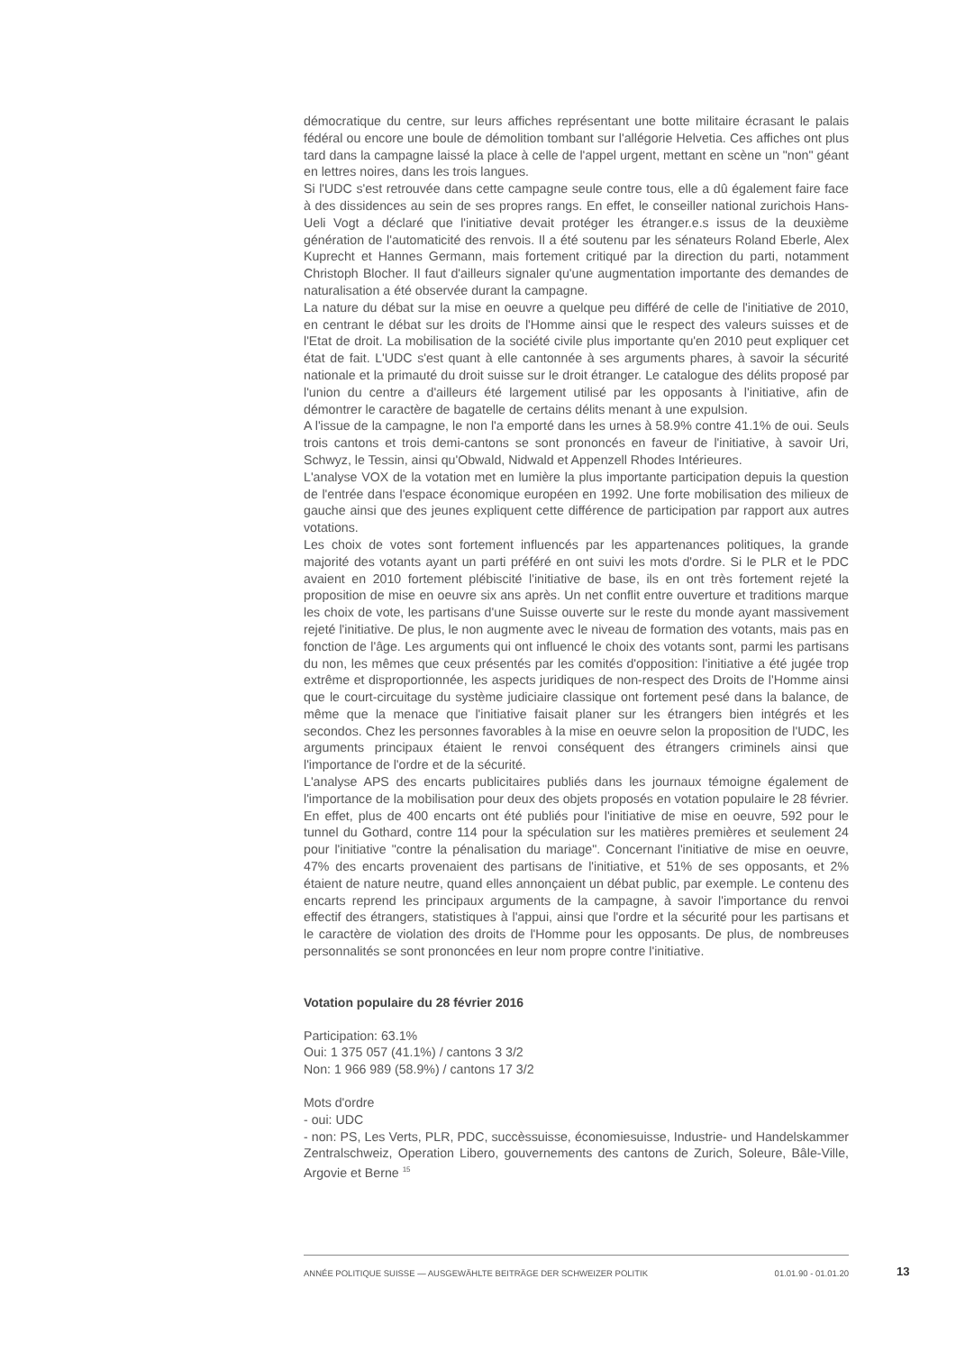démocratique du centre, sur leurs affiches représentant une botte militaire écrasant le palais fédéral ou encore une boule de démolition tombant sur l'allégorie Helvetia. Ces affiches ont plus tard dans la campagne laissé la place à celle de l'appel urgent, mettant en scène un "non" géant en lettres noires, dans les trois langues.
Si l'UDC s'est retrouvée dans cette campagne seule contre tous, elle a dû également faire face à des dissidences au sein de ses propres rangs. En effet, le conseiller national zurichois Hans-Ueli Vogt a déclaré que l'initiative devait protéger les étranger.e.s issus de la deuxième génération de l'automaticité des renvois. Il a été soutenu par les sénateurs Roland Eberle, Alex Kuprecht et Hannes Germann, mais fortement critiqué par la direction du parti, notamment Christoph Blocher. Il faut d'ailleurs signaler qu'une augmentation importante des demandes de naturalisation a été observée durant la campagne.
La nature du débat sur la mise en oeuvre a quelque peu différé de celle de l'initiative de 2010, en centrant le débat sur les droits de l'Homme ainsi que le respect des valeurs suisses et de l'Etat de droit. La mobilisation de la société civile plus importante qu'en 2010 peut expliquer cet état de fait. L'UDC s'est quant à elle cantonnée à ses arguments phares, à savoir la sécurité nationale et la primauté du droit suisse sur le droit étranger. Le catalogue des délits proposé par l'union du centre a d'ailleurs été largement utilisé par les opposants à l'initiative, afin de démontrer le caractère de bagatelle de certains délits menant à une expulsion.
A l'issue de la campagne, le non l'a emporté dans les urnes à 58.9% contre 41.1% de oui. Seuls trois cantons et trois demi-cantons se sont prononcés en faveur de l'initiative, à savoir Uri, Schwyz, le Tessin, ainsi qu'Obwald, Nidwald et Appenzell Rhodes Intérieures.
L'analyse VOX de la votation met en lumière la plus importante participation depuis la question de l'entrée dans l'espace économique européen en 1992. Une forte mobilisation des milieux de gauche ainsi que des jeunes expliquent cette différence de participation par rapport aux autres votations.
Les choix de votes sont fortement influencés par les appartenances politiques, la grande majorité des votants ayant un parti préféré en ont suivi les mots d'ordre. Si le PLR et le PDC avaient en 2010 fortement plébiscité l'initiative de base, ils en ont très fortement rejeté la proposition de mise en oeuvre six ans après. Un net conflit entre ouverture et traditions marque les choix de vote, les partisans d'une Suisse ouverte sur le reste du monde ayant massivement rejeté l'initiative. De plus, le non augmente avec le niveau de formation des votants, mais pas en fonction de l'âge. Les arguments qui ont influencé le choix des votants sont, parmi les partisans du non, les mêmes que ceux présentés par les comités d'opposition: l'initiative a été jugée trop extrême et disproportionnée, les aspects juridiques de non-respect des Droits de l'Homme ainsi que le court-circuitage du système judiciaire classique ont fortement pesé dans la balance, de même que la menace que l'initiative faisait planer sur les étrangers bien intégrés et les secondos. Chez les personnes favorables à la mise en oeuvre selon la proposition de l'UDC, les arguments principaux étaient le renvoi conséquent des étrangers criminels ainsi que l'importance de l'ordre et de la sécurité.
L'analyse APS des encarts publicitaires publiés dans les journaux témoigne également de l'importance de la mobilisation pour deux des objets proposés en votation populaire le 28 février. En effet, plus de 400 encarts ont été publiés pour l'initiative de mise en oeuvre, 592 pour le tunnel du Gothard, contre 114 pour la spéculation sur les matières premières et seulement 24 pour l'initiative "contre la pénalisation du mariage". Concernant l'initiative de mise en oeuvre, 47% des encarts provenaient des partisans de l'initiative, et 51% de ses opposants, et 2% étaient de nature neutre, quand elles annonçaient un débat public, par exemple. Le contenu des encarts reprend les principaux arguments de la campagne, à savoir l'importance du renvoi effectif des étrangers, statistiques à l'appui, ainsi que l'ordre et la sécurité pour les partisans et le caractère de violation des droits de l'Homme pour les opposants. De plus, de nombreuses personnalités se sont prononcées en leur nom propre contre l'initiative.
Votation populaire du 28 février 2016
Participation: 63.1%
Oui: 1 375 057 (41.1%) / cantons 3 3/2
Non: 1 966 989 (58.9%) / cantons 17 3/2
Mots d'ordre
- oui: UDC
- non: PS, Les Verts, PLR, PDC, succèssuisse, économiesuisse, Industrie- und Handelskammer Zentralschweiz, Operation Libero, gouvernements des cantons de Zurich, Soleure, Bâle-Ville, Argovie et Berne <sup>15</sup>
ANNÉE POLITIQUE SUISSE — AUSGEWÄHLTE BEITRÄGE DER SCHWEIZER POLITIK 01.01.90 - 01.01.20
13